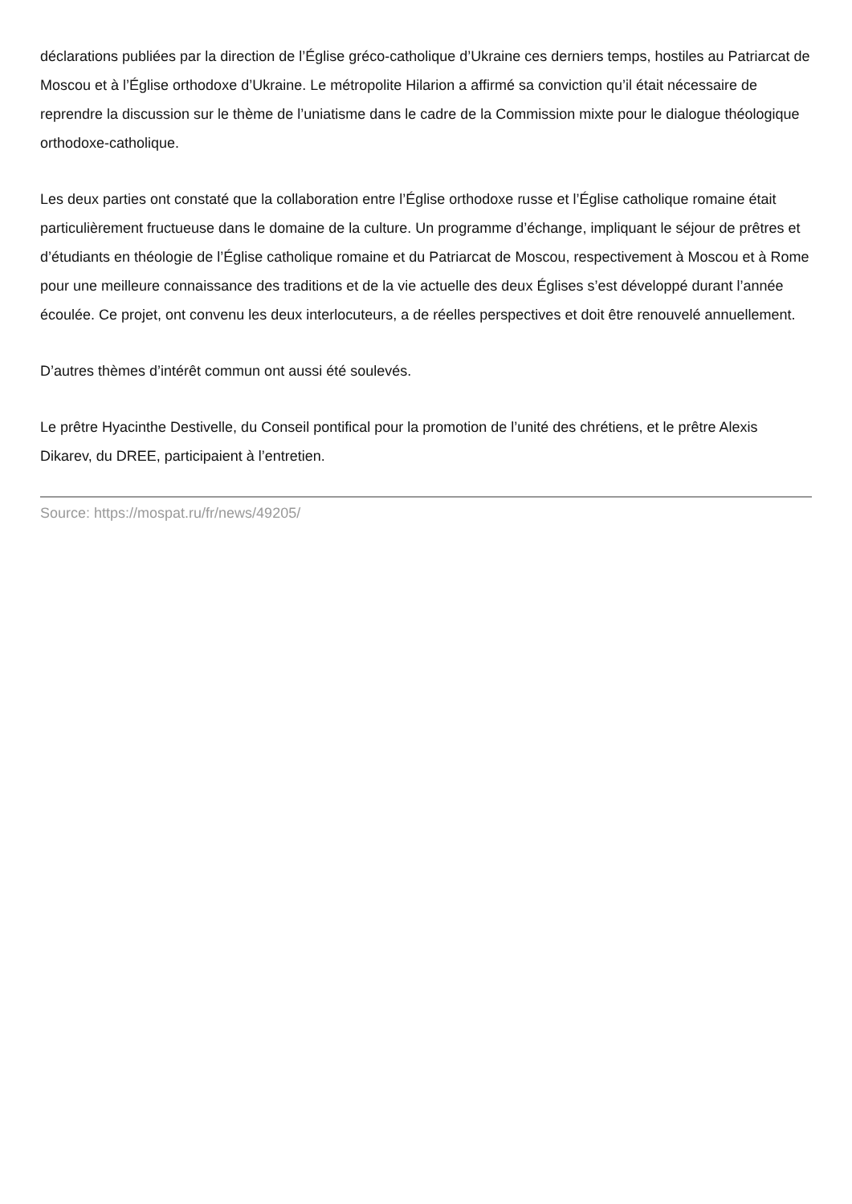déclarations publiées par la direction de l’Église gréco-catholique d’Ukraine ces derniers temps, hostiles au Patriarcat de Moscou et à l’Église orthodoxe d’Ukraine. Le métropolite Hilarion a affirmé sa conviction qu’il était nécessaire de reprendre la discussion sur le thème de l’uniatisme dans le cadre de la Commission mixte pour le dialogue théologique orthodoxe-catholique.
Les deux parties ont constaté que la collaboration entre l’Église orthodoxe russe et l’Église catholique romaine était particulièrement fructueuse dans le domaine de la culture. Un programme d’échange, impliquant le séjour de prêtres et d’étudiants en théologie de l’Église catholique romaine et du Patriarcat de Moscou, respectivement à Moscou et à Rome pour une meilleure connaissance des traditions et de la vie actuelle des deux Églises s’est développé durant l’année écoulée. Ce projet, ont convenu les deux interlocuteurs, a de réelles perspectives et doit être renouvelé annuellement.
D’autres thèmes d’intérêt commun ont aussi été soulevés.
Le prêtre Hyacinthe Destivelle, du Conseil pontifical pour la promotion de l’unité des chrétiens, et le prêtre Alexis Dikarev, du DREE, participaient à l’entretien.
Source: https://mospat.ru/fr/news/49205/